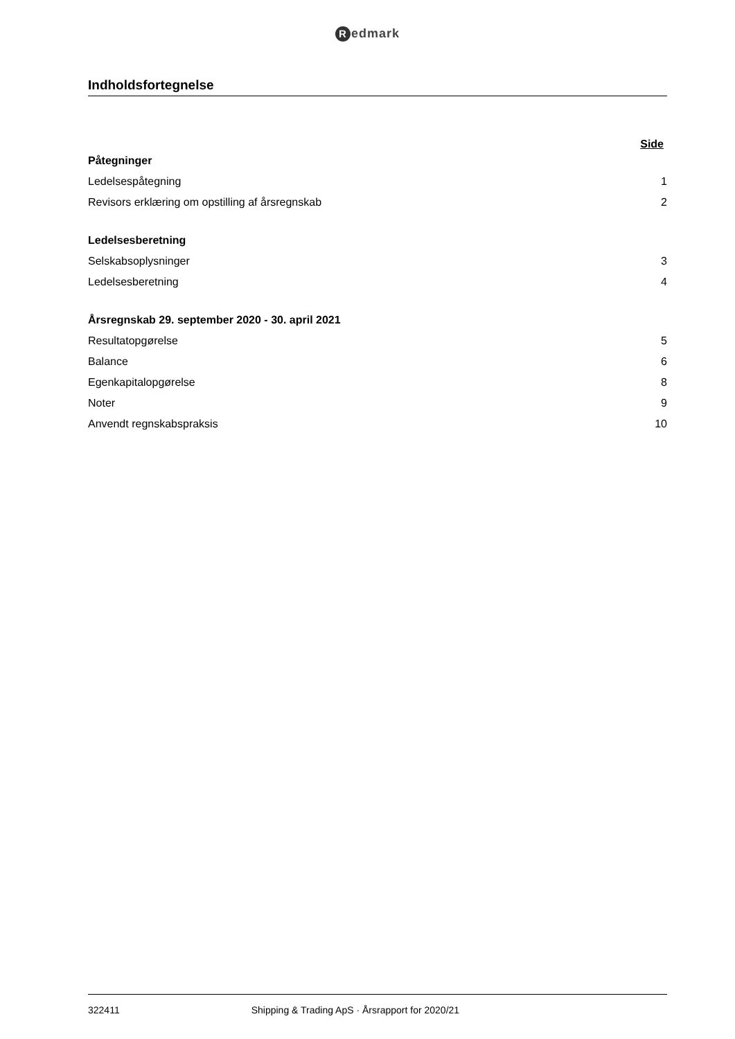Redmark
Indholdsfortegnelse
Side
Påtegninger
Ledelsespåtegning 1
Revisors erklæring om opstilling af årsregnskab 2
Ledelsesberetning
Selskabsoplysninger 3
Ledelsesberetning 4
Årsregnskab 29. september 2020 - 30. april 2021
Resultatopgørelse 5
Balance 6
Egenkapitalopgørelse 8
Noter 9
Anvendt regnskabspraksis 10
322411 Shipping & Trading ApS · Årsrapport for 2020/21